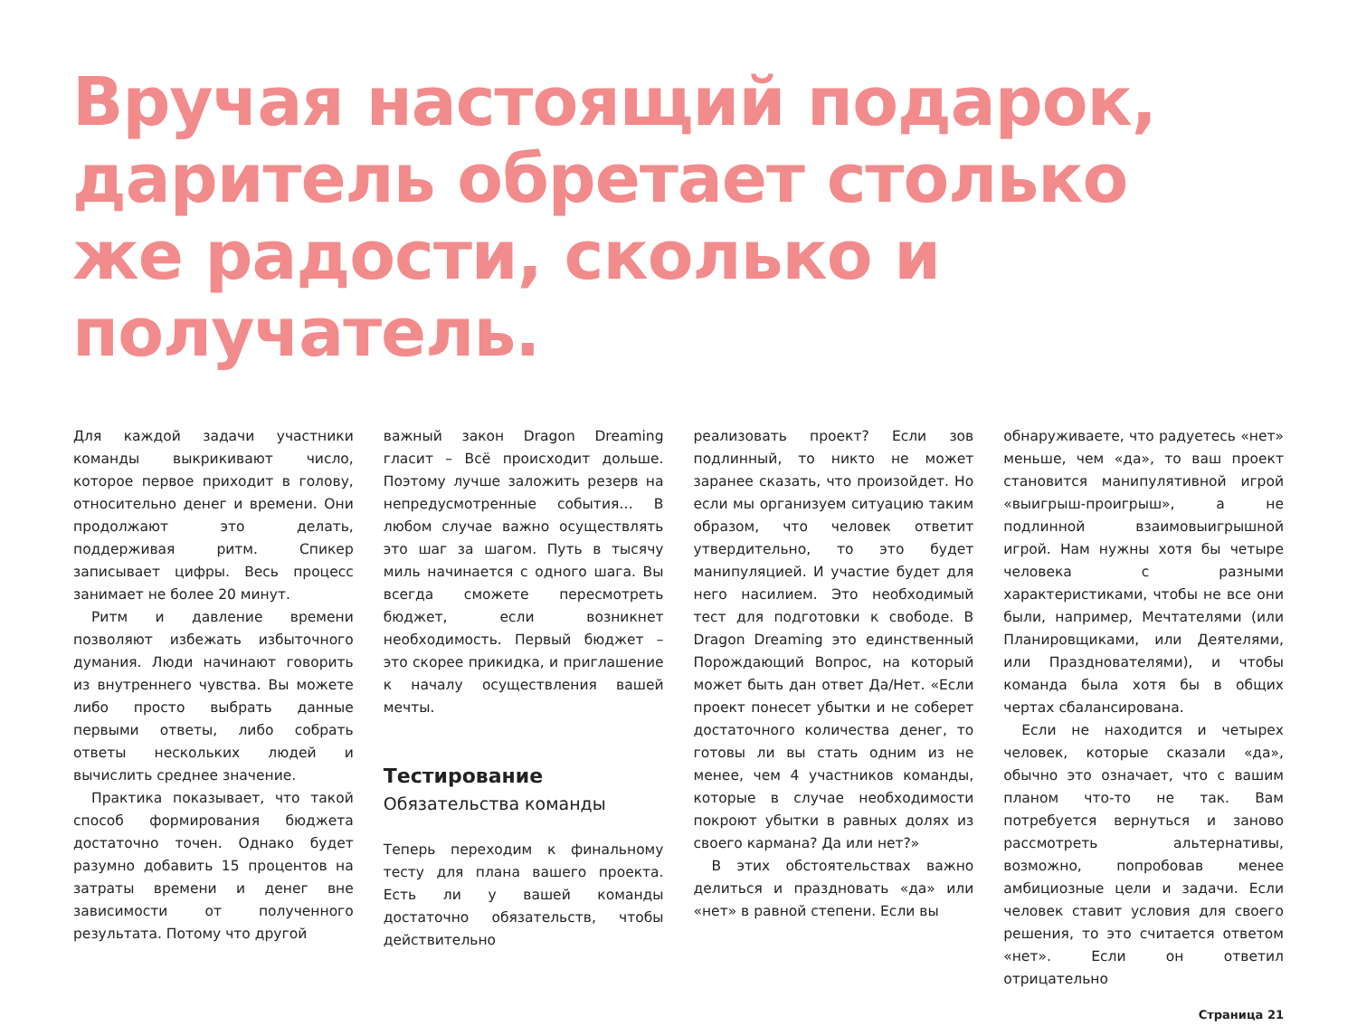Вручая настоящий подарок, даритель обретает столько же радости, сколько и получатель.
Для каждой задачи участники команды выкрикивают число, которое первое приходит в голову, относительно денег и времени. Они продолжают это делать, поддерживая ритм. Спикер записывает цифры. Весь процесс занимает не более 20 минут.
Ритм и давление времени позволяют избежать избыточного думания. Люди начинают говорить из внутреннего чувства. Вы можете либо просто выбрать данные первыми ответы, либо собрать ответы нескольких людей и вычислить среднее значение.
Практика показывает, что такой способ формирования бюджета достаточно точен. Однако будет разумно добавить 15 процентов на затраты времени и денег вне зависимости от полученного результата. Потому что другой
важный закон Dragon Dreaming гласит – Всё происходит дольше. Поэтому лучше заложить резерв на непредусмотренные события… В любом случае важно осуществлять это шаг за шагом. Путь в тысячу миль начинается с одного шага. Вы всегда сможете пересмотреть бюджет, если возникнет необходимость. Первый бюджет – это скорее прикидка, и приглашение к началу осуществления вашей мечты.
Тестирование
Обязательства команды
Теперь переходим к финальному тесту для плана вашего проекта. Есть ли у вашей команды достаточно обязательств, чтобы действительно
реализовать проект? Если зов подлинный, то никто не может заранее сказать, что произойдет. Но если мы организуем ситуацию таким образом, что человек ответит утвердительно, то это будет манипуляцией. И участие будет для него насилием. Это необходимый тест для подготовки к свободе. В Dragon Dreaming это единственный Порождающий Вопрос, на который может быть дан ответ Да/Нет. «Если проект понесет убытки и не соберет достаточного количества денег, то готовы ли вы стать одним из не менее, чем 4 участников команды, которые в случае необходимости покроют убытки в равных долях из своего кармана? Да или нет?»
В этих обстоятельствах важно делиться и праздновать «да» или «нет» в равной степени. Если вы
обнаруживаете, что радуетесь «нет» меньше, чем «да», то ваш проект становится манипулятивной игрой «выигрыш-проигрыш», а не подлинной взаимовыигрышной игрой. Нам нужны хотя бы четыре человека с разными характеристиками, чтобы не все они были, например, Мечтателями (или Планировщиками, или Деятелями, или Празднователями), и чтобы команда была хотя бы в общих чертах сбалансирована.
Если не находится и четырех человек, которые сказали «да», обычно это означает, что с вашим планом что-то не так. Вам потребуется вернуться и заново рассмотреть альтернативы, возможно, попробовав менее амбициозные цели и задачи. Если человек ставит условия для своего решения, то это считается ответом «нет». Если он ответил отрицательно
Страница 21